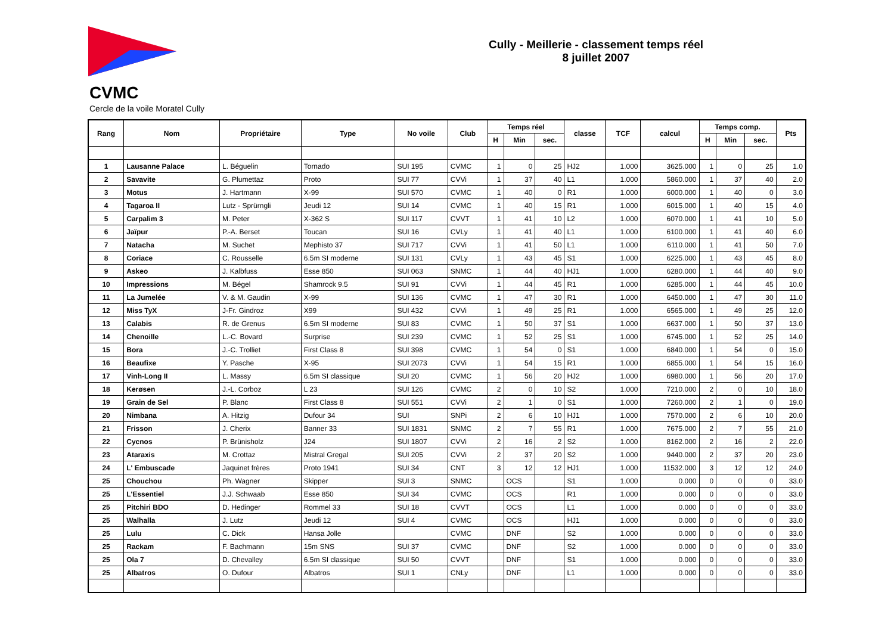CVMC
Cercle de la voile Moratel Cully
Cully - Meillerie - classement temps réel
8 juillet 2007
| Rang | Nom | Propriétaire | Type | No voile | Club | Temps réel | | | classe | TCF | calcul | Temps comp. | | | Pts |
| --- | --- | --- | --- | --- | --- | --- | --- | --- | --- | --- | --- | --- | --- | --- | --- |
| | | | | | | H | Min | sec. | | | | H | Min | sec. | |
| 1 | Lausanne Palace | L. Béguelin | Tornado | SUI 195 | CVMC | 1 | 0 | 25 | HJ2 | 1.000 | 3625.000 | 1 | 0 | 25 | 1.0 |
| 2 | Savavite | G. Plumettaz | Proto | SUI 77 | CVVi | 1 | 37 | 40 | L1 | 1.000 | 5860.000 | 1 | 37 | 40 | 2.0 |
| 3 | Motus | J. Hartmann | X-99 | SUI 570 | CVMC | 1 | 40 | 0 | R1 | 1.000 | 6000.000 | 1 | 40 | 0 | 3.0 |
| 4 | Tagaroa II | Lutz - Sprürngli | Jeudi 12 | SUI 14 | CVMC | 1 | 40 | 15 | R1 | 1.000 | 6015.000 | 1 | 40 | 15 | 4.0 |
| 5 | Carpalim 3 | M. Peter | X-362 S | SUI 117 | CVVT | 1 | 41 | 10 | L2 | 1.000 | 6070.000 | 1 | 41 | 10 | 5.0 |
| 6 | Jaïpur | P.-A. Berset | Toucan | SUI 16 | CVLy | 1 | 41 | 40 | L1 | 1.000 | 6100.000 | 1 | 41 | 40 | 6.0 |
| 7 | Natacha | M. Suchet | Mephisto 37 | SUI 717 | CVVi | 1 | 41 | 50 | L1 | 1.000 | 6110.000 | 1 | 41 | 50 | 7.0 |
| 8 | Coriace | C. Rousselle | 6.5m SI moderne | SUI 131 | CVLy | 1 | 43 | 45 | S1 | 1.000 | 6225.000 | 1 | 43 | 45 | 8.0 |
| 9 | Askeo | J. Kalbfuss | Esse 850 | SUI 063 | SNMC | 1 | 44 | 40 | HJ1 | 1.000 | 6280.000 | 1 | 44 | 40 | 9.0 |
| 10 | Impressions | M. Bégel | Shamrock 9.5 | SUI 91 | CVVi | 1 | 44 | 45 | R1 | 1.000 | 6285.000 | 1 | 44 | 45 | 10.0 |
| 11 | La Jumelée | V. & M. Gaudin | X-99 | SUI 136 | CVMC | 1 | 47 | 30 | R1 | 1.000 | 6450.000 | 1 | 47 | 30 | 11.0 |
| 12 | Miss TyX | J-Fr. Gindroz | X99 | SUI 432 | CVVi | 1 | 49 | 25 | R1 | 1.000 | 6565.000 | 1 | 49 | 25 | 12.0 |
| 13 | Calabis | R. de Grenus | 6.5m SI moderne | SUI 83 | CVMC | 1 | 50 | 37 | S1 | 1.000 | 6637.000 | 1 | 50 | 37 | 13.0 |
| 14 | Chenoille | L.-C. Bovard | Surprise | SUI 239 | CVMC | 1 | 52 | 25 | S1 | 1.000 | 6745.000 | 1 | 52 | 25 | 14.0 |
| 15 | Bora | J.-C. Trolliet | First Class 8 | SUI 398 | CVMC | 1 | 54 | 0 | S1 | 1.000 | 6840.000 | 1 | 54 | 0 | 15.0 |
| 16 | Beaufixe | Y. Pasche | X-95 | SUI 2073 | CVVi | 1 | 54 | 15 | R1 | 1.000 | 6855.000 | 1 | 54 | 15 | 16.0 |
| 17 | Vinh-Long II | L. Massy | 6.5m SI classique | SUI 20 | CVMC | 1 | 56 | 20 | HJ2 | 1.000 | 6980.000 | 1 | 56 | 20 | 17.0 |
| 18 | Kerøsen | J.-L. Corboz | L 23 | SUI 126 | CVMC | 2 | 0 | 10 | S2 | 1.000 | 7210.000 | 2 | 0 | 10 | 18.0 |
| 19 | Grain de Sel | P. Blanc | First Class 8 | SUI 551 | CVVi | 2 | 1 | 0 | S1 | 1.000 | 7260.000 | 2 | 1 | 0 | 19.0 |
| 20 | Nimbana | A. Hitzig | Dufour 34 | SUI | SNPi | 2 | 6 | 10 | HJ1 | 1.000 | 7570.000 | 2 | 6 | 10 | 20.0 |
| 21 | Frisson | J. Cherix | Banner 33 | SUI 1831 | SNMC | 2 | 7 | 55 | R1 | 1.000 | 7675.000 | 2 | 7 | 55 | 21.0 |
| 22 | Cycnos | P. Brünisholz | J24 | SUI 1807 | CVVi | 2 | 16 | 2 | S2 | 1.000 | 8162.000 | 2 | 16 | 2 | 22.0 |
| 23 | Ataraxis | M. Crottaz | Mistral Gregal | SUI 205 | CVVi | 2 | 37 | 20 | S2 | 1.000 | 9440.000 | 2 | 37 | 20 | 23.0 |
| 24 | L' Embuscade | Jaquinet frères | Proto 1941 | SUI 34 | CNT | 3 | 12 | 12 | HJ1 | 1.000 | 11532.000 | 3 | 12 | 12 | 24.0 |
| 25 | Chouchou | Ph. Wagner | Skipper | SUI 3 | SNMC | | OCS | | S1 | 1.000 | 0.000 | 0 | 0 | 0 | 33.0 |
| 25 | L'Essentiel | J.J. Schwaab | Esse 850 | SUI 34 | CVMC | | OCS | | R1 | 1.000 | 0.000 | 0 | 0 | 0 | 33.0 |
| 25 | Pitchiri BDO | D. Hedinger | Rommel 33 | SUI 18 | CVVT | | OCS | | L1 | 1.000 | 0.000 | 0 | 0 | 0 | 33.0 |
| 25 | Walhalla | J. Lutz | Jeudi 12 | SUI 4 | CVMC | | OCS | | HJ1 | 1.000 | 0.000 | 0 | 0 | 0 | 33.0 |
| 25 | Lulu | C. Dick | Hansa Jolle | | CVMC | | DNF | | S2 | 1.000 | 0.000 | 0 | 0 | 0 | 33.0 |
| 25 | Rackam | F. Bachmann | 15m SNS | SUI 37 | CVMC | | DNF | | S2 | 1.000 | 0.000 | 0 | 0 | 0 | 33.0 |
| 25 | Ola 7 | D. Chevalley | 6.5m SI classique | SUI 50 | CVVT | | DNF | | S1 | 1.000 | 0.000 | 0 | 0 | 0 | 33.0 |
| 25 | Albatros | O. Dufour | Albatros | SUI 1 | CNLy | | DNF | | L1 | 1.000 | 0.000 | 0 | 0 | 0 | 33.0 |